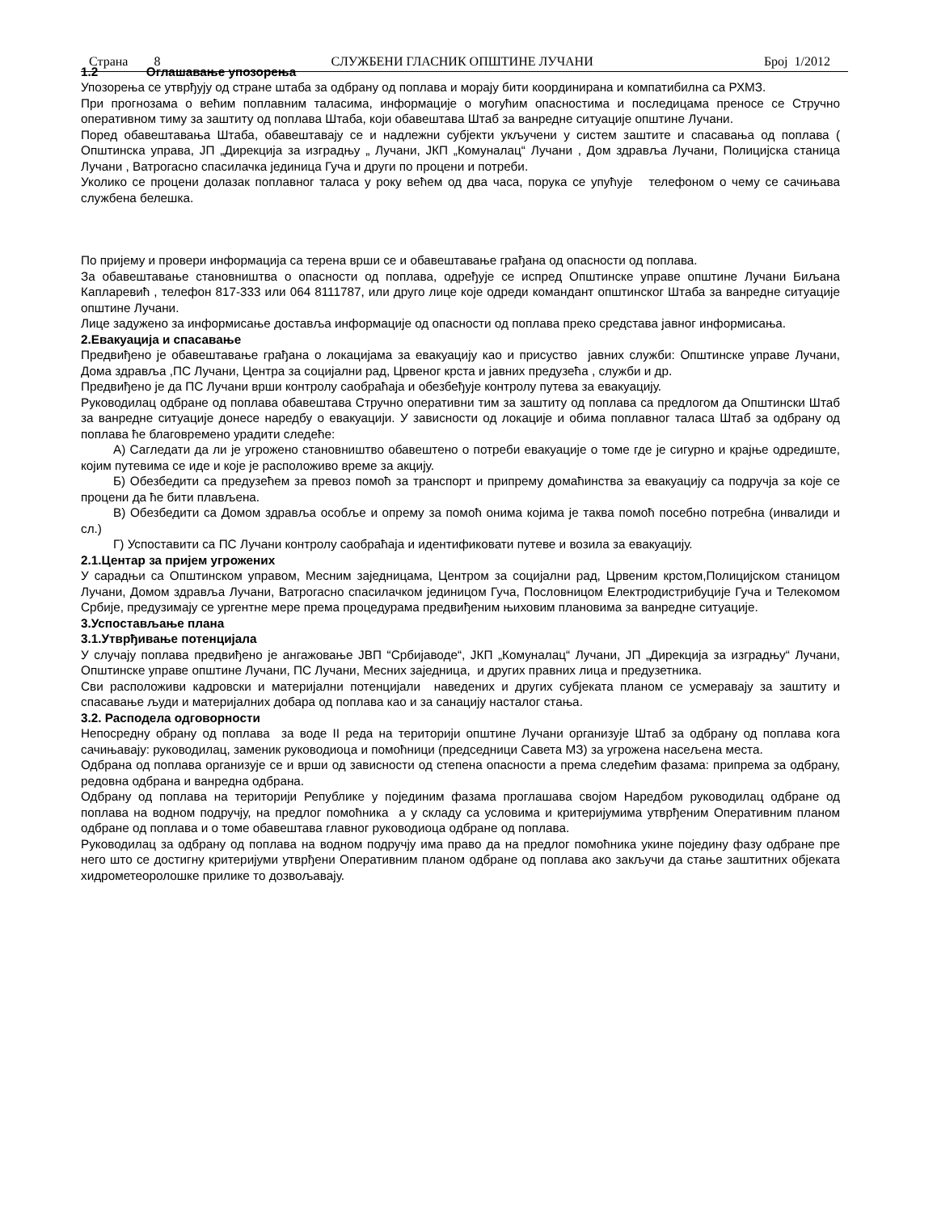Страна 8 СЛУЖБЕНИ ГЛАСНИК ОПШТИНЕ ЛУЧАНИ Број 1/2012
1.2 Оглашавање упозорења
Упозорења се утврђују од стране штаба за одбрану од поплава и морају бити координирана и компатибилна са РХМЗ.
При прогнозама о већим поплавним таласима, информације о могућим опасностима и последицама преносе се Стручно оперативном тиму за заштиту од поплава Штаба, који обавештава Штаб за ванредне ситуације општине Лучани.
Поред обавештавања Штаба, обавештавају се и надлежни субјекти укључени у систем заштите и спасавања од поплава ( Општинска управа, ЈП „Дирекција за изградњу „ Лучани, ЈКП „Комуналац“ Лучани , Дом здравља Лучани, Полицијска станица Лучани , Ватрогасно спасилачка јединица Гуча и други по процени и потреби.
Уколико се процени долазак поплавног таласа у року већем од два часа, порука се упућује телефоном о чему се сачињава службена белешка.
По пријему и провери информација са терена врши се и обавештавање грађана од опасности од поплава.
За обавештавање становништва о опасности од поплава, одређује се испред Општинске управе општине Лучани Биљана Капларевић , телефон 817-333 или 064 8111787, или друго лице које одреди командант општинског Штаба за ванредне ситуације општине Лучани.
Лице задужено за информисање доставља информације од опасности од поплава преко средстава јавног информисања.
2.Евакуација и спасавање
Предвиђено је обавештавање грађана о локацијама за евакуацију као и присуство јавних служби: Општинске управе Лучани, Дома здравља ,ПС Лучани, Центра за социјални рад, Црвеног крста и јавних предузећа , служби и др.
Предвиђено је да ПС Лучани врши контролу саобраћаја и обезбеђује контролу путева за евакуацију.
Руководилац одбране од поплава обавештава Стручно оперативни тим за заштиту од поплава са предлогом да Општински Штаб за ванредне ситуације донесе наредбу о евакуацији. У зависности од локације и обима поплавног таласа Штаб за одбрану од поплава ће благовремено урадити следеће:
А) Сагледати да ли је угрожено становништво обавештено о потреби евакуације о томе где је сигурно и крајње одредиште, којим путевима се иде и које је расположиво време за акцију.
Б) Обезбедити са предузећем за превоз помоћ за транспорт и припрему домаћинства за евакуацију са подручја за које се процени да ће бити плављена.
В) Обезбедити са Домом здравља особље и опрему за помоћ онима којима је таква помоћ посебно потребна (инвалиди и сл.)
Г) Успоставити са ПС Лучани контролу саобраћаја и идентификовати путеве и возила за евакуацију.
2.1.Центар за пријем угрожених
У сарадњи са Општинском управом, Месним заједницама, Центром за социјални рад, Црвеним крстом,Полицијском станицом Лучани, Домом здравља Лучани, Ватрогасно спасилачком јединицом Гуча, Пословницом Електродистрибуције Гуча и Телекомом Србије, предузимају се ургентне мере према процедурама предвиђеним њиховим плановима за ванредне ситуације.
3.Успостављање плана
3.1.Утврђивање потенцијала
У случају поплава предвиђено је ангажовање ЈВП “Србијаводе“, ЈКП „Комуналац“ Лучани, ЈП „Дирекција за изградњу“ Лучани, Општинске управе општине Лучани, ПС Лучани, Месних заједница, и других правних лица и предузетника.
Сви расположиви кадровски и материјални потенцијали наведених и других субјеката планом се усмеравају за заштиту и спасавање људи и материјалних добара од поплава као и за санацију насталог стања.
3.2. Расподела одговорности
Непосредну обрану од поплава за воде II реда на територији општине Лучани организује Штаб за одбрану од поплава кога сачињавају: руководилац, заменик руководиоца и помоћници (председници Савета МЗ) за угрожена насељена места.
Одбрана од поплава организује се и врши од зависности од степена опасности а према следећим фазама: припрема за одбрану, редовна одбрана и ванредна одбрана.
Одбрану од поплава на територији Републике у појединим фазама проглашава својом Наредбом руководилац одбране од поплава на водном подручју, на предлог помоћника а у складу са условима и критеријумима утврђеним Оперативним планом одбране од поплава и о томе обавештава главног руководиоца одбране од поплава.
Руководилац за одбрану од поплава на водном подручју има право да на предлог помоћника укине поједину фазу одбране пре него што се достигну критеријуми утврђени Оперативним планом одбране од поплава ако закључи да стање заштитних објеката хидрометеоролошке прилике то дозвољавају.